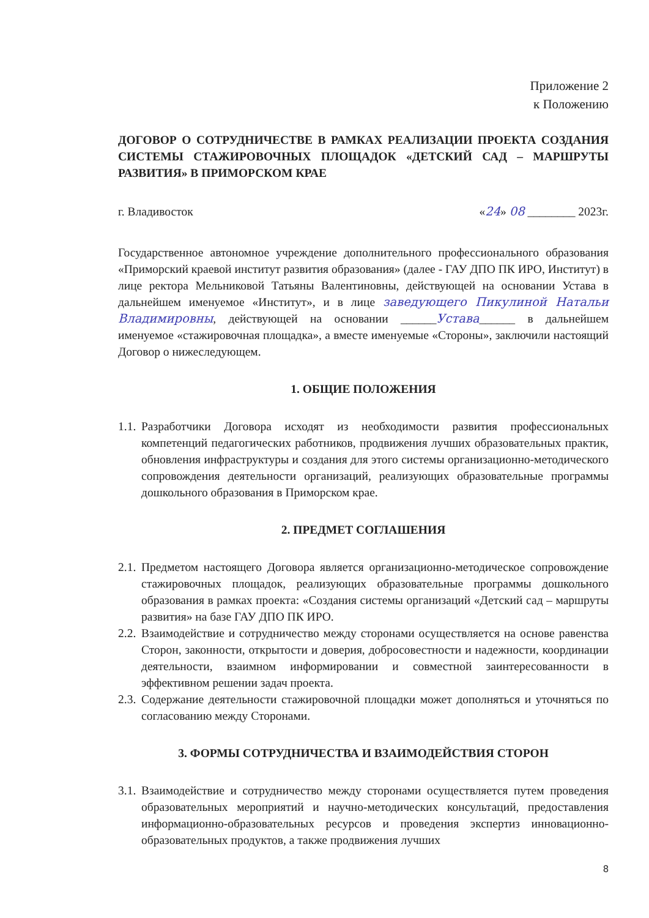Приложение 2
к Положению
ДОГОВОР О СОТРУДНИЧЕСТВЕ В РАМКАХ РЕАЛИЗАЦИИ ПРОЕКТА СОЗДАНИЯ СИСТЕМЫ СТАЖИРОВОЧНЫХ ПЛОЩАДОК «ДЕТСКИЙ САД – МАРШРУТЫ РАЗВИТИЯ» В ПРИМОРСКОМ КРАЕ
г. Владивосток «24» 08 ________ 2023г.
Государственное автономное учреждение дополнительного профессионального образования «Приморский краевой институт развития образования» (далее - ГАУ ДПО ПК ИРО, Институт) в лице ректора Мельниковой Татьяны Валентиновны, действующей на основании Устава в дальнейшем именуемое «Институт», и в лице заведующего Пикулиной Натальи Владимировны, действующей на основании ______Устава______ в дальнейшем именуемое «стажировочная площадка», а вместе именуемые «Стороны», заключили настоящий Договор о нижеследующем.
1. ОБЩИЕ ПОЛОЖЕНИЯ
1.1. Разработчики Договора исходят из необходимости развития профессиональных компетенций педагогических работников, продвижения лучших образовательных практик, обновления инфраструктуры и создания для этого системы организационно-методического сопровождения деятельности организаций, реализующих образовательные программы дошкольного образования в Приморском крае.
2. ПРЕДМЕТ СОГЛАШЕНИЯ
2.1. Предметом настоящего Договора является организационно-методическое сопровождение стажировочных площадок, реализующих образовательные программы дошкольного образования в рамках проекта: «Создания системы организаций «Детский сад – маршруты развития» на базе ГАУ ДПО ПК ИРО.
2.2. Взаимодействие и сотрудничество между сторонами осуществляется на основе равенства Сторон, законности, открытости и доверия, добросовестности и надежности, координации деятельности, взаимном информировании и совместной заинтересованности в эффективном решении задач проекта.
2.3. Содержание деятельности стажировочной площадки может дополняться и уточняться по согласованию между Сторонами.
3. ФОРМЫ СОТРУДНИЧЕСТВА И ВЗАИМОДЕЙСТВИЯ СТОРОН
3.1. Взаимодействие и сотрудничество между сторонами осуществляется путем проведения образовательных мероприятий и научно-методических консультаций, предоставления информационно-образовательных ресурсов и проведения экспертиз инновационно-образовательных продуктов, а также продвижения лучших
8